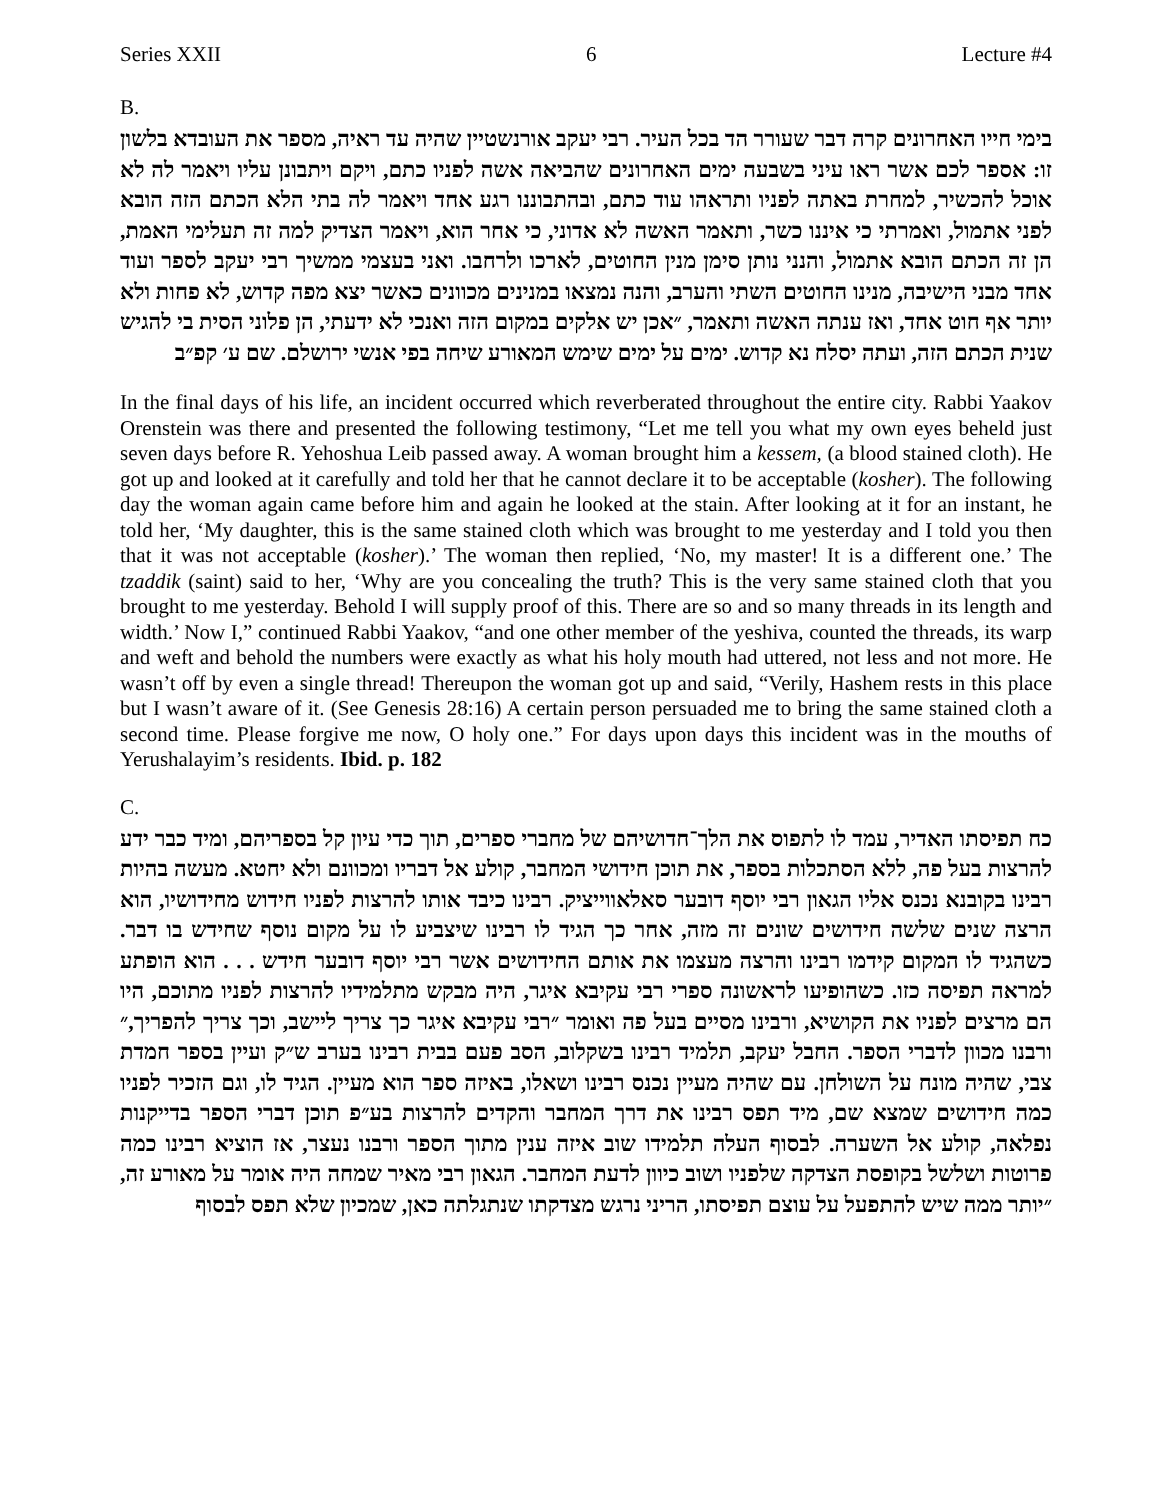Series XXII 6 Lecture #4
B.
בימי חייו האחרונים קרה דבר שעורר הד בכל העיר. רבי יעקב אורנשטיין שהיה עד ראיה, מספר את העובדא בלשון זו: אספר לכם אשר ראו עיני בשבעה ימים האחרונים שהביאה אשה לפניו כתם, ויקם ויתבונן עליו ויאמר לה לא אוכל להכשיר, למחרת באתה לפניו ותראהו עוד כתם, ובהתבוננו רגע אחד ויאמר לה בתי הלא הכתם הזה הובא לפני אתמול, ואמרתי כי איננו כשר, ותאמר האשה לא אדוני, כי אחר הוא, ויאמר הצדיק למה זה תעלימי האמת, הן זה הכתם הובא אתמול, והנני נותן סימן מנין החוטים, לארכו ולרחבו. ואני בעצמי ממשיך רבי יעקב לספר ועוד אחד מבני הישיבה, מנינו החוטים השתי והערב, והנה נמצאו במנינים מכוונים כאשר יצא מפה קדוש, לא פחות ולא יותר אף חוט אחד, ואז ענתה האשה ותאמר, ״אכן יש אלקים במקום הזה ואנכי לא ידעתי, הן פלוני הסית בי להגיש שנית הכתם הזה, ועתה יסלח נא קדוש. ימים על ימים שימש המאורע שיחה בפי אנשי ירושלם. שם ע׳ קפ״ב
In the final days of his life, an incident occurred which reverberated throughout the entire city. Rabbi Yaakov Orenstein was there and presented the following testimony, “Let me tell you what my own eyes beheld just seven days before R. Yehoshua Leib passed away. A woman brought him a kessem, (a blood stained cloth). He got up and looked at it carefully and told her that he cannot declare it to be acceptable (kosher). The following day the woman again came before him and again he looked at the stain. After looking at it for an instant, he told her, ‘My daughter, this is the same stained cloth which was brought to me yesterday and I told you then that it was not acceptable (kosher).’ The woman then replied, ‘No, my master! It is a different one.’ The tzaddik (saint) said to her, ‘Why are you concealing the truth? This is the very same stained cloth that you brought to me yesterday. Behold I will supply proof of this. There are so and so many threads in its length and width.’ Now I,” continued Rabbi Yaakov, “and one other member of the yeshiva, counted the threads, its warp and weft and behold the numbers were exactly as what his holy mouth had uttered, not less and not more. He wasn’t off by even a single thread! Thereupon the woman got up and said, “Verily, Hashem rests in this place but I wasn’t aware of it. (See Genesis 28:16) A certain person persuaded me to bring the same stained cloth a second time. Please forgive me now, O holy one.” For days upon days this incident was in the mouths of Yerushalayim’s residents. Ibid. p. 182
C.
כח תפיסתו האדיר, עמד לו לתפוס את הלך־חדושיהם של מחברי ספרים, תוך כדי עיון קל בספריהם, ומיד כבר ידע להרצות בעל פה, ללא הסתכלות בספר, את תוכן חידושי המחבר, קולע אל דבריו ומכוונם ולא יחטא. מעשה בהיות רבינו בקובנא נכנס אליו הגאון רבי יוסף דובער סאלאווייציק. רבינו כיבד אותו להרצות לפניו חידוש מחידושיו, הוא הרצה שנים שלשה חידושים שונים זה מזה, אחר כך הגיד לו רבינו שיצביע לו על מקום נוסף שחידש בו דבר. כשהגיד לו המקום קידמו רבינו והרצה מעצמו את אותם החידושים אשר רבי יוסף דובער חידש . . . הוא הופתע למראה תפיסה כזו. כשהופיעו לראשונה ספרי רבי עקיבא איגר, היה מבקש מתלמידיו להרצות לפניו מתוכם, היו הם מרצים לפניו את הקושיא, ורבינו מסיים בעל פה ואומר ״רבי עקיבא איגר כך צריך ליישב, וכך צריך להפריך,״ ורבנו מכוון לדברי הספר. החבל יעקב, תלמיד רבינו בשקלוב, הסב פעם בבית רבינו בערב ש״ק ועיין בספר חמדת צבי, שהיה מונח על השולחן. עם שהיה מעיין נכנס רבינו ושאלו, באיזה ספר הוא מעיין. הגיד לו, וגם הזכיר לפניו כמה חידושים שמצא שם, מיד תפס רבינו את דרך המחבר והקדים להרצות בע״פ תוכן דברי הספר בדייקנות נפלאה, קולע אל השערה. לבסוף העלה תלמידו שוב איזה ענין מתוך הספר ורבנו נעצר, אז הוציא רבינו כמה פרוטות ושלשל בקופסת הצדקה שלפניו ושוב כיוון לדעת המחבר. הגאון רבי מאיר שמחה היה אומר על מאורע זה, ״יותר ממה שיש להתפעל על עוצם תפיסתו, הריני נרגש מצדקתו שנתגלתה כאן, שמכיון שלא תפס לבסוף